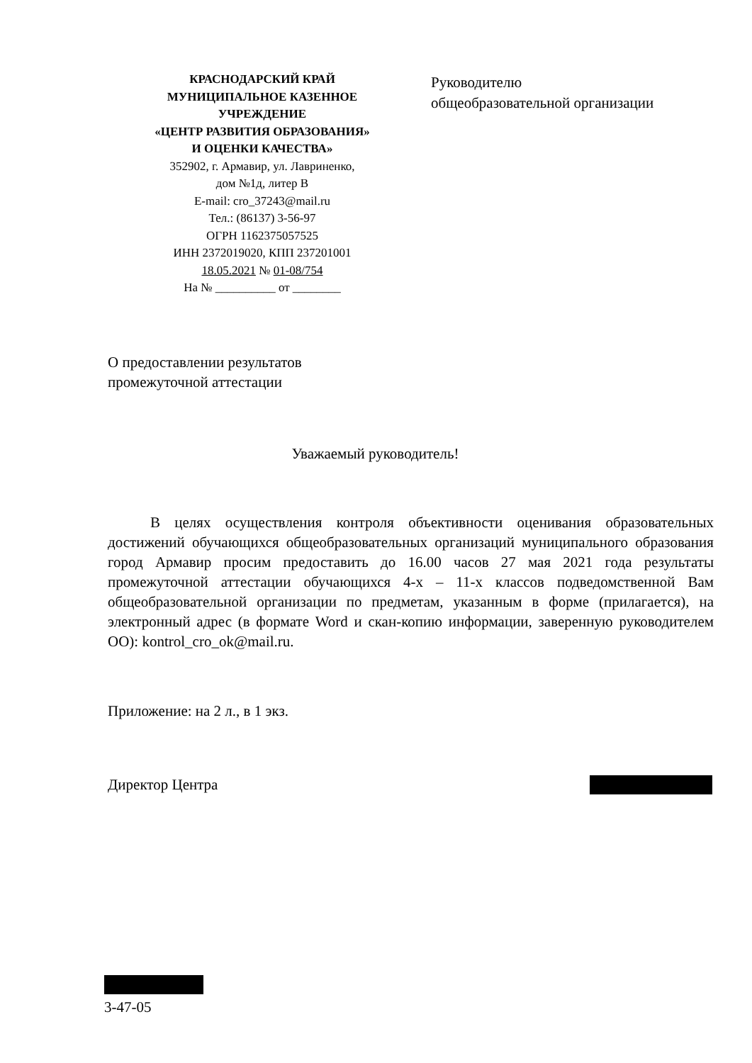КРАСНОДАРСКИЙ КРАЙ
МУНИЦИПАЛЬНОЕ КАЗЕННОЕ
УЧРЕЖДЕНИЕ
«ЦЕНТР РАЗВИТИЯ ОБРАЗОВАНИЯ»
И ОЦЕНКИ КАЧЕСТВА»
352902, г. Армавир, ул. Лавриненко,
дом №1д, литер В
E-mail: cro_37243@mail.ru
Тел.: (86137) 3-56-97
ОГРН 1162375057525
ИНН 2372019020, КПП 237201001
18.05.2021 № 01-08/754
На № __________ от ________
Руководителю
общеобразовательной организации
О предоставлении результатов
промежуточной аттестации
Уважаемый руководитель!
В целях осуществления контроля объективности оценивания образовательных достижений обучающихся общеобразовательных организаций муниципального образования город Армавир просим предоставить до 16.00 часов 27 мая 2021 года результаты промежуточной аттестации обучающихся 4-х – 11-х классов подведомственной Вам общеобразовательной организации по предметам, указанным в форме (прилагается), на электронный адрес (в формате Word и скан-копию информации, заверенную руководителем ОО): kontrol_cro_ok@mail.ru.
Приложение: на 2 л., в 1 экз.
Директор Центра
3-47-05